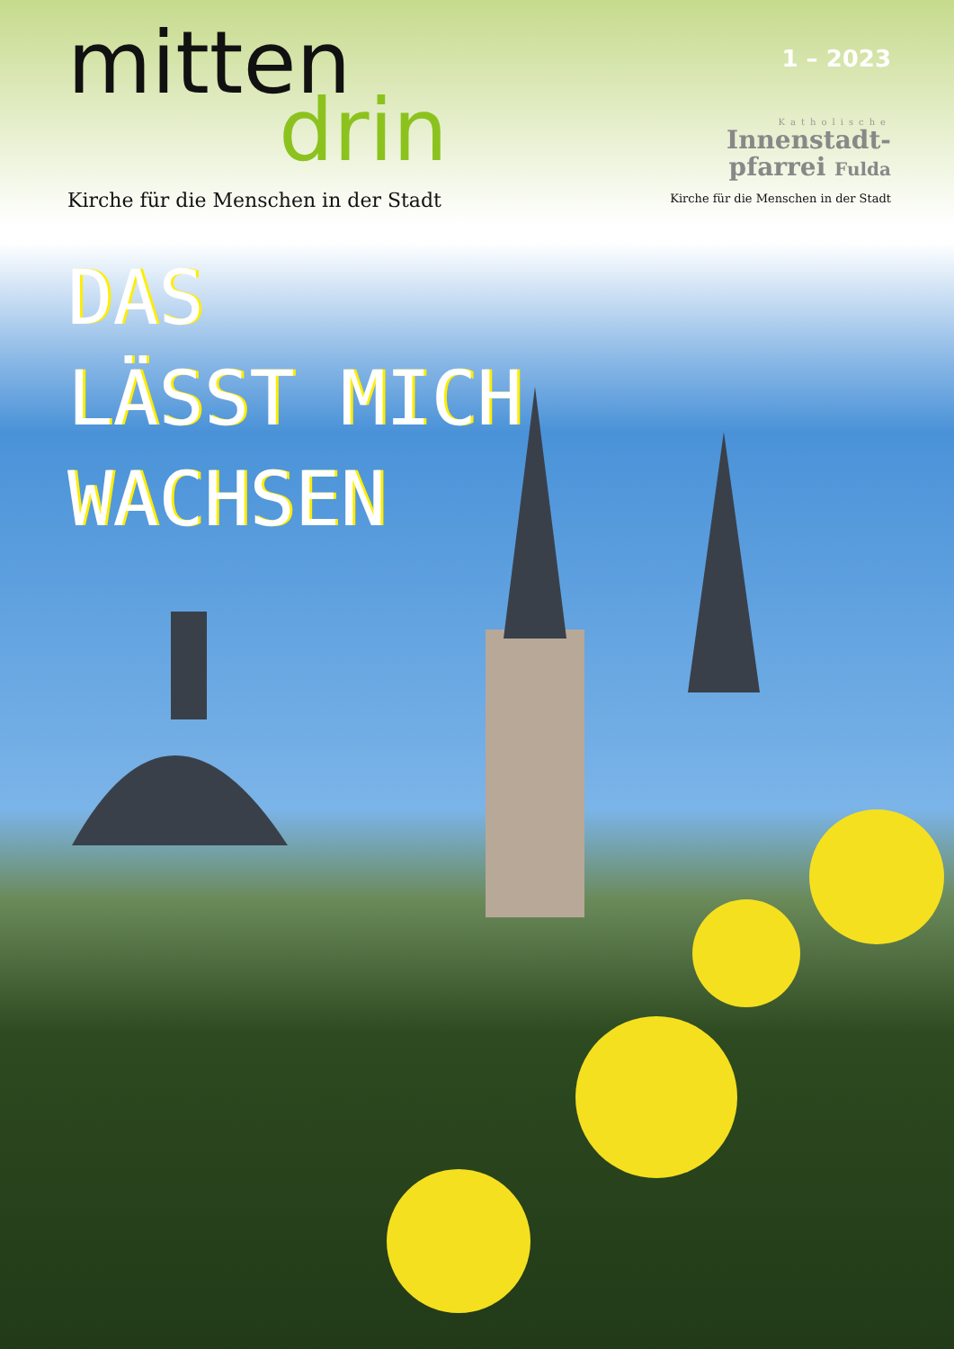mitten
drin
Kirche für die Menschen in der Stadt
1 – 2023
Katholische
Innenstadt-
pfarrei Fulda
Kirche für die Menschen in der Stadt
DAS
LÄSST MICH
WACHSEN